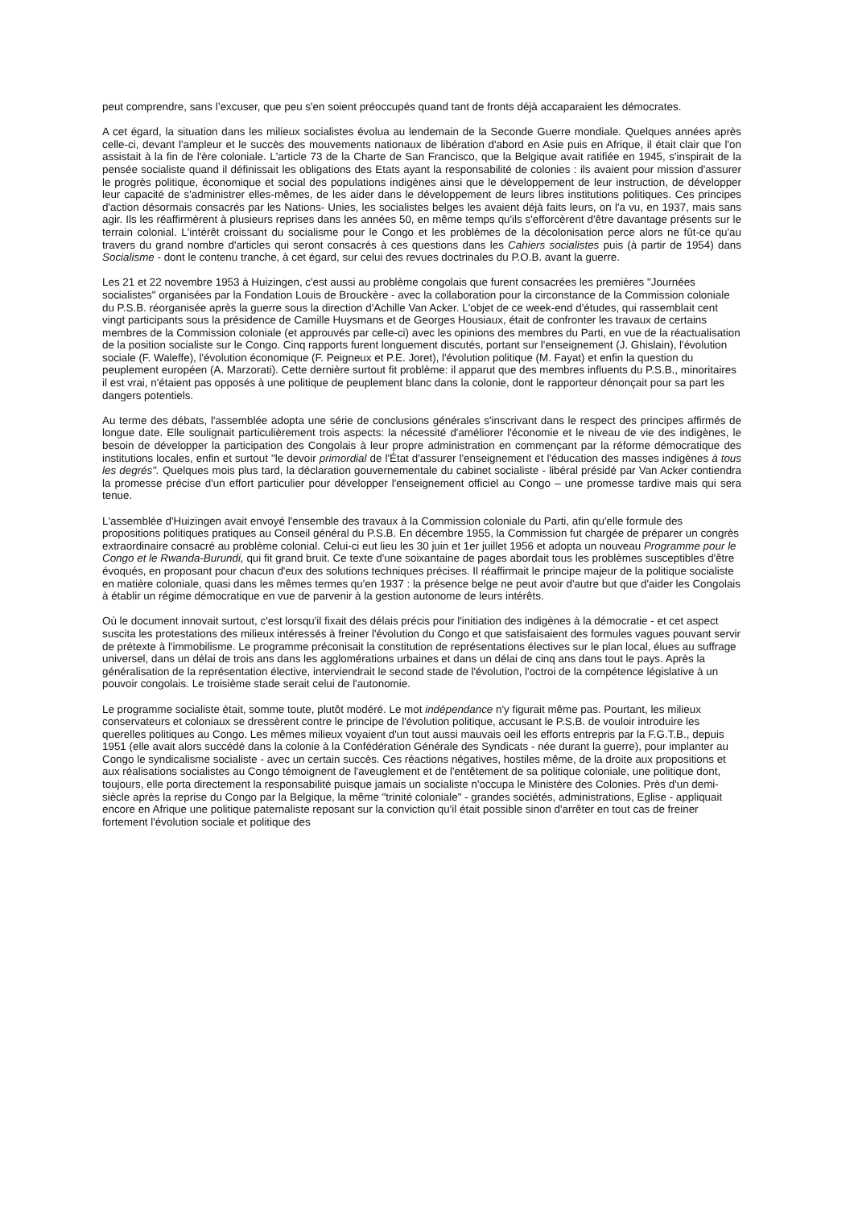peut comprendre, sans l’excuser, que peu s'en soient préoccupés quand tant de fronts déjà accaparaient les démocrates.
A cet égard, la situation dans les milieux socialistes évolua au lendemain de la Seconde Guerre mondiale. Quelques années après celle-ci, devant l'ampleur et le succès des mouvements nationaux de libération d'abord en Asie puis en Afrique, il était clair que l'on assistait à la fin de l'ère coloniale. L'article 73 de la Charte de San Francisco, que la Belgique avait ratifiée en 1945, s'inspirait de la pensée socialiste quand il définissait les obligations des Etats ayant la responsabilité de colonies : ils avaient pour mission d'assurer le progrès politique, économique et social des populations indigènes ainsi que le développement de leur instruction, de développer leur capacité de s'administrer elles-mêmes, de les aider dans le développement de leurs libres institutions politiques. Ces principes d'action désormais consacrés par les Nations- Unies, les socialistes belges les avaient déjà faits leurs, on l'a vu, en 1937, mais sans agir. Ils les réaffirmèrent à plusieurs reprises dans les années 50, en même temps qu'ils s'efforcèrent d'être davantage présents sur le terrain colonial. L'intérêt croissant du socialisme pour le Congo et les problèmes de la décolonisation perce alors ne fût-ce qu'au travers du grand nombre d'articles qui seront consacrés à ces questions dans les Cahiers socialistes puis (à partir de 1954) dans Socialisme - dont le contenu tranche, à cet égard, sur celui des revues doctrinales du P.O.B. avant la guerre.
Les 21 et 22 novembre 1953 à Huizingen, c'est aussi au problème congolais que furent consacrées les premières "Journées socialistes" organisées par la Fondation Louis de Brouckère - avec la collaboration pour la circonstance de la Commission coloniale du P.S.B. réorganisée après la guerre sous la direction d'Achille Van Acker. L'objet de ce week-end d'études, qui rassemblait cent vingt participants sous la présidence de Camille Huysmans et de Georges Housiaux, était de confronter les travaux de certains membres de la Commission coloniale (et approuvés par celle-ci) avec les opinions des membres du Parti, en vue de la réactualisation de la position socialiste sur le Congo. Cinq rapports furent longuement discutés, portant sur l'enseignement (J. Ghislain), l'évolution sociale (F. Waleffe), l'évolution économique (F. Peigneux et P.E. Joret), l'évolution politique (M. Fayat) et enfin la question du peuplement européen (A. Marzorati). Cette dernière surtout fit problème: il apparut que des membres influents du P.S.B., minoritaires il est vrai, n'étaient pas opposés à une politique de peuplement blanc dans la colonie, dont le rapporteur dénonçait pour sa part les dangers potentiels.
Au terme des débats, l'assemblée adopta une série de conclusions générales s'inscrivant dans le respect des principes affirmés de longue date. Elle soulignait particulièrement trois aspects: la nécessité d'améliorer l'économie et le niveau de vie des indigènes, le besoin de développer la participation des Congolais à leur propre administration en commençant par la réforme démocratique des institutions locales, enfin et surtout "le devoir primordial de l'État d'assurer l'enseignement et l'éducation des masses indigènes à tous les degrés". Quelques mois plus tard, la déclaration gouvernementale du cabinet socialiste - libéral présidé par Van Acker contiendra la promesse précise d'un effort particulier pour développer l'enseignement officiel au Congo – une promesse tardive mais qui sera tenue.
L'assemblée d'Huizingen avait envoyé l'ensemble des travaux à la Commission coloniale du Parti, afin qu'elle formule des propositions politiques pratiques au Conseil général du P.S.B. En décembre 1955, la Commission fut chargée de préparer un congrès extraordinaire consacré au problème colonial. Celui-ci eut lieu les 30 juin et 1er juillet 1956 et adopta un nouveau Programme pour le Congo et le Rwanda-Burundi, qui fit grand bruit. Ce texte d'une soixantaine de pages abordait tous les problèmes susceptibles d'être évoqués, en proposant pour chacun d'eux des solutions techniques précises. Il réaffirmait le principe majeur de la politique socialiste en matière coloniale, quasi dans les mêmes termes qu'en 1937 : la présence belge ne peut avoir d'autre but que d'aider les Congolais à établir un régime démocratique en vue de parvenir à la gestion autonome de leurs intérêts.
Où le document innovait surtout, c'est lorsqu'il fixait des délais précis pour l'initiation des indigènes à la démocratie - et cet aspect suscita les protestations des milieux intéressés à freiner l'évolution du Congo et que satisfaisaient des formules vagues pouvant servir de prétexte à l'immobilisme. Le programme préconisait la constitution de représentations électives sur le plan local, élues au suffrage universel, dans un délai de trois ans dans les agglomérations urbaines et dans un délai de cinq ans dans tout le pays. Après la généralisation de la représentation élective, interviendrait le second stade de l'évolution, l'octroi de la compétence législative à un pouvoir congolais. Le troisième stade serait celui de l'autonomie.
Le programme socialiste était, somme toute, plutôt modéré. Le mot indépendance n'y figurait même pas. Pourtant, les milieux conservateurs et coloniaux se dressèrent contre le principe de l'évolution politique, accusant le P.S.B. de vouloir introduire les querelles politiques au Congo. Les mêmes milieux voyaient d'un tout aussi mauvais oeil les efforts entrepris par la F.G.T.B., depuis 1951 (elle avait alors succédé dans la colonie à la Confédération Générale des Syndicats - née durant la guerre), pour implanter au Congo le syndicalisme socialiste - avec un certain succès. Ces réactions négatives, hostiles même, de la droite aux propositions et aux réalisations socialistes au Congo témoignent de l'aveuglement et de l'entêtement de sa politique coloniale, une politique dont, toujours, elle porta directement la responsabilité puisque jamais un socialiste n'occupa le Ministère des Colonies. Près d'un demi-siècle après la reprise du Congo par la Belgique, la même "trinité coloniale" - grandes sociétés, administrations, Eglise - appliquait encore en Afrique une politique paternaliste reposant sur la conviction qu'il était possible sinon d'arrêter en tout cas de freiner fortement l'évolution sociale et politique des